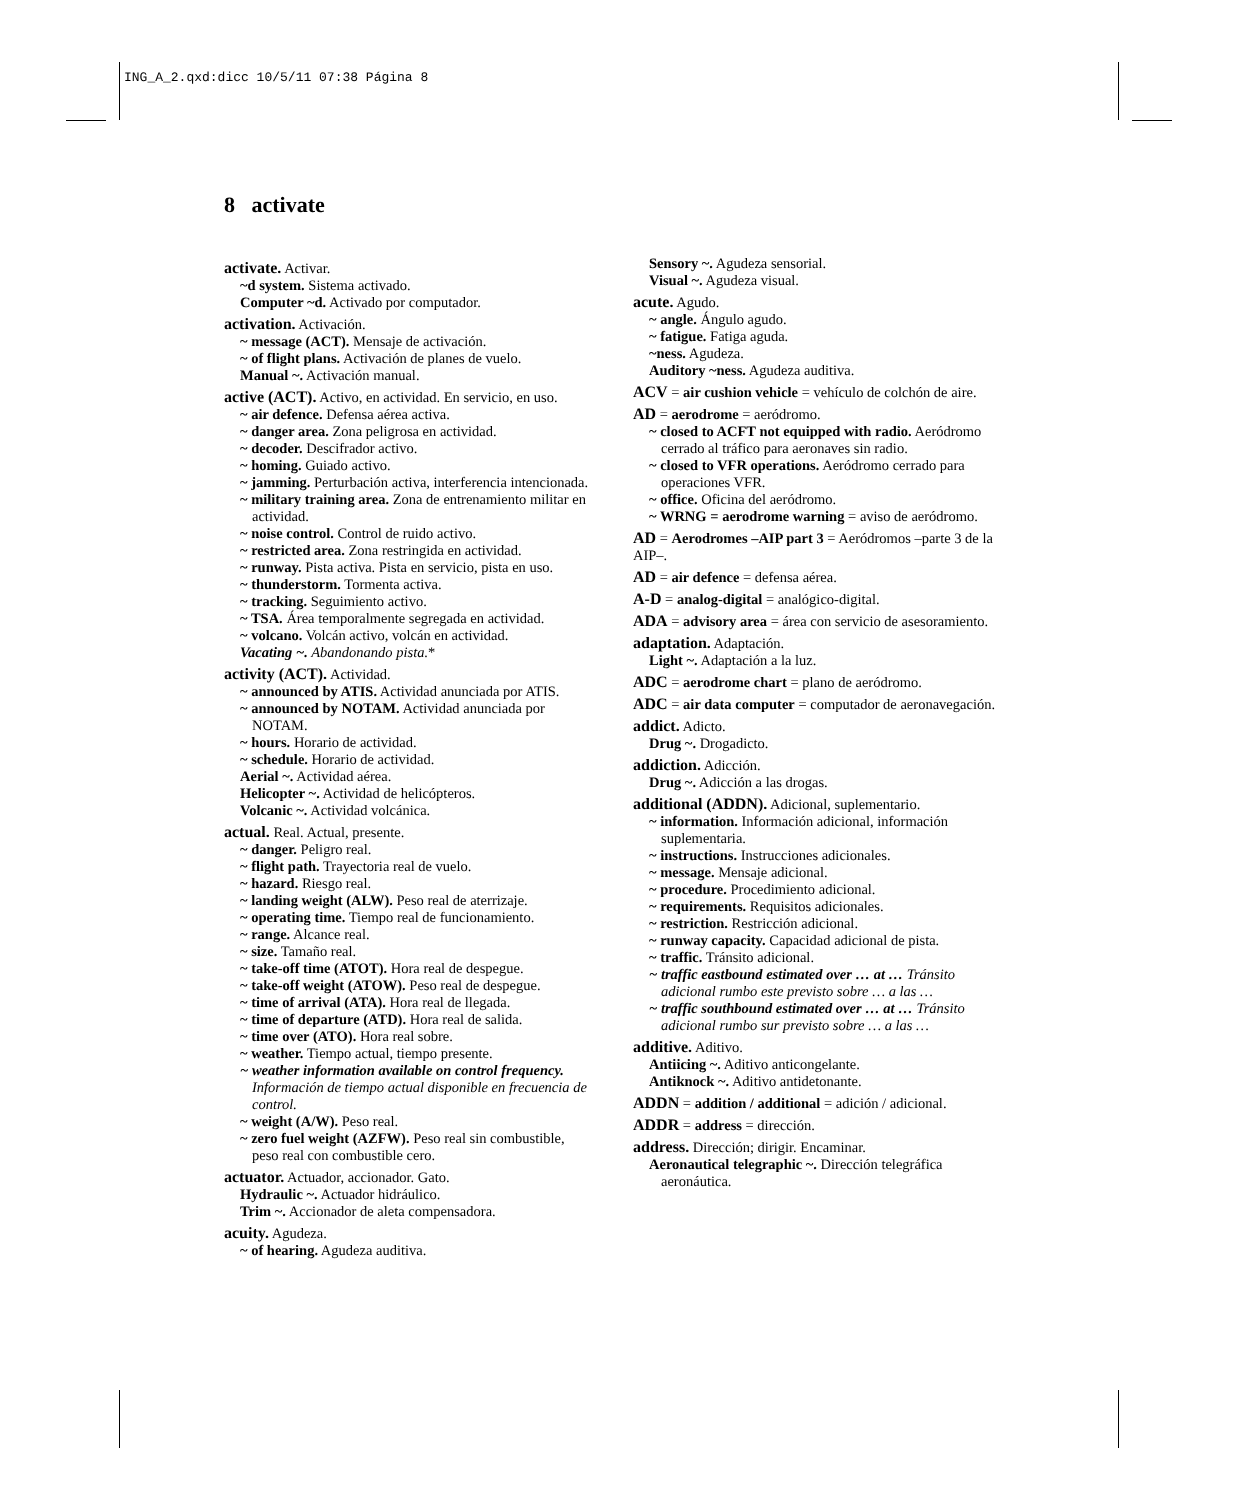ING_A_2.qxd:dicc 10/5/11 07:38 Página 8
8 activate
activate. Activar.
~d system. Sistema activado.
Computer ~d. Activado por computador.
activation. Activación.
~ message (ACT). Mensaje de activación.
~ of flight plans. Activación de planes de vuelo.
Manual ~. Activación manual.
active (ACT). Activo, en actividad. En servicio, en uso.
~ air defence. Defensa aérea activa.
~ danger area. Zona peligrosa en actividad.
~ decoder. Descifrador activo.
~ homing. Guiado activo.
~ jamming. Perturbación activa, interferencia intencionada.
~ military training area. Zona de entrenamiento militar en actividad.
~ noise control. Control de ruido activo.
~ restricted area. Zona restringida en actividad.
~ runway. Pista activa. Pista en servicio, pista en uso.
~ thunderstorm. Tormenta activa.
~ tracking. Seguimiento activo.
~ TSA. Área temporalmente segregada en actividad.
~ volcano. Volcán activo, volcán en actividad.
Vacating ~. Abandonando pista.*
activity (ACT). Actividad.
~ announced by ATIS. Actividad anunciada por ATIS.
~ announced by NOTAM. Actividad anunciada por NOTAM.
~ hours. Horario de actividad.
~ schedule. Horario de actividad.
Aerial ~. Actividad aérea.
Helicopter ~. Actividad de helicópteros.
Volcanic ~. Actividad volcánica.
actual. Real. Actual, presente.
~ danger. Peligro real.
~ flight path. Trayectoria real de vuelo.
~ hazard. Riesgo real.
~ landing weight (ALW). Peso real de aterrizaje.
~ operating time. Tiempo real de funcionamiento.
~ range. Alcance real.
~ size. Tamaño real.
~ take-off time (ATOT). Hora real de despegue.
~ take-off weight (ATOW). Peso real de despegue.
~ time of arrival (ATA). Hora real de llegada.
~ time of departure (ATD). Hora real de salida.
~ time over (ATO). Hora real sobre.
~ weather. Tiempo actual, tiempo presente.
~ weather information available on control frequency. Información de tiempo actual disponible en frecuencia de control.
~ weight (A/W). Peso real.
~ zero fuel weight (AZFW). Peso real sin combustible, peso real con combustible cero.
actuator. Actuador, accionador. Gato.
Hydraulic ~. Actuador hidráulico.
Trim ~. Accionador de aleta compensadora.
acuity. Agudeza.
~ of hearing. Agudeza auditiva.
Sensory ~. Agudeza sensorial.
Visual ~. Agudeza visual.
acute. Agudo.
~ angle. Ángulo agudo.
~ fatigue. Fatiga aguda.
~ness. Agudeza.
Auditory ~ness. Agudeza auditiva.
ACV = air cushion vehicle = vehículo de colchón de aire.
AD = aerodrome = aeródromo.
~ closed to ACFT not equipped with radio. Aeródromo cerrado al tráfico para aeronaves sin radio.
~ closed to VFR operations. Aeródromo cerrado para operaciones VFR.
~ office. Oficina del aeródromo.
~ WRNG = aerodrome warning = aviso de aeródromo.
AD = Aerodromes –AIP part 3 = Aeródromos –parte 3 de la AIP–.
AD = air defence = defensa aérea.
A-D = analog-digital = analógico-digital.
ADA = advisory area = área con servicio de asesoramiento.
adaptation. Adaptación.
Light ~. Adaptación a la luz.
ADC = aerodrome chart = plano de aeródromo.
ADC = air data computer = computador de aeronavegación.
addict. Adicto.
Drug ~. Drogadicto.
addiction. Adicción.
Drug ~. Adicción a las drogas.
additional (ADDN). Adicional, suplementario.
~ information. Información adicional, información suplementaria.
~ instructions. Instrucciones adicionales.
~ message. Mensaje adicional.
~ procedure. Procedimiento adicional.
~ requirements. Requisitos adicionales.
~ restriction. Restricción adicional.
~ runway capacity. Capacidad adicional de pista.
~ traffic. Tránsito adicional.
~ traffic eastbound estimated over … at … Tránsito adicional rumbo este previsto sobre … a las …
~ traffic southbound estimated over … at … Tránsito adicional rumbo sur previsto sobre … a las …
additive. Aditivo.
Antiicing ~. Aditivo anticongelante.
Antiknock ~. Aditivo antidetonante.
ADDN = addition / additional = adición / adicional.
ADDR = address = dirección.
address. Dirección; dirigir. Encaminar.
Aeronautical telegraphic ~. Dirección telegráfica aeronáutica.